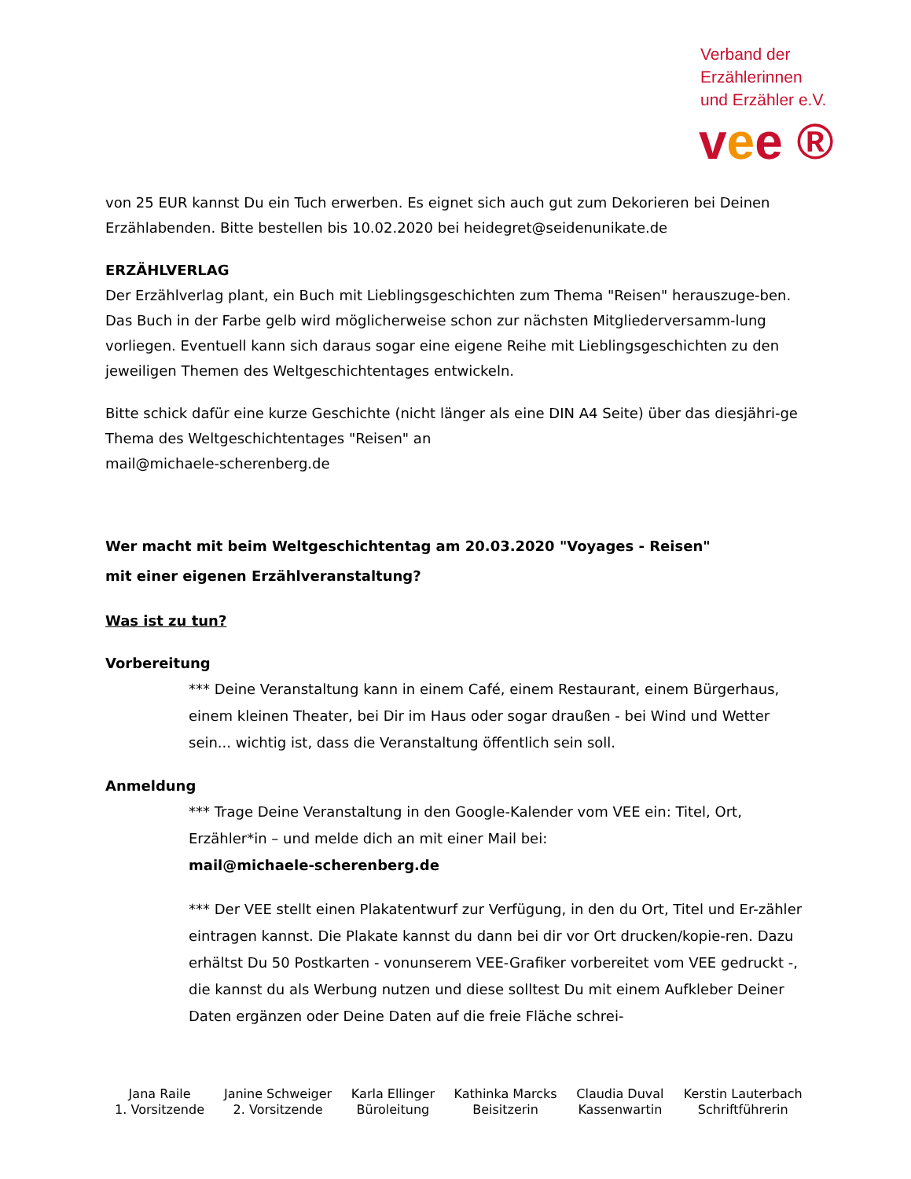Verband der
Erzählerinnen
und Erzähler e.V.
vee ®
von 25 EUR kannst Du ein Tuch erwerben. Es eignet sich auch gut zum Dekorieren bei Deinen Erzählabenden. Bitte bestellen bis 10.02.2020 bei heidegret@seidenunikate.de
ERZÄHLVERLAG
Der Erzählverlag plant, ein Buch mit Lieblingsgeschichten zum Thema "Reisen" herauszuge-ben. Das Buch in der Farbe gelb wird möglicherweise schon zur nächsten Mitgliederversamm-lung vorliegen. Eventuell kann sich daraus sogar eine eigene Reihe mit Lieblingsgeschichten zu den jeweiligen Themen des Weltgeschichtentages entwickeln.
Bitte schick dafür eine kurze Geschichte (nicht länger als eine DIN A4 Seite) über das diesjähri-ge Thema des Weltgeschichtentages "Reisen" an
mail@michaele-scherenberg.de
Wer macht mit beim Weltgeschichtentag am 20.03.2020 "Voyages - Reisen"
mit einer eigenen Erzählveranstaltung?
Was ist zu tun?
Vorbereitung
*** Deine Veranstaltung kann in einem Café, einem Restaurant, einem Bürgerhaus, einem kleinen Theater, bei Dir im Haus oder sogar draußen - bei Wind und Wetter sein... wichtig ist, dass die Veranstaltung öffentlich sein soll.
Anmeldung
*** Trage Deine Veranstaltung in den Google-Kalender vom VEE ein: Titel, Ort, Erzähler*in – und melde dich an mit einer Mail bei:
mail@michaele-scherenberg.de
*** Der VEE stellt einen Plakatentwurf zur Verfügung, in den du Ort, Titel und Er-zähler eintragen kannst. Die Plakate kannst du dann bei dir vor Ort drucken/kopie-ren. Dazu erhältst Du 50 Postkarten - vonunserem VEE-Grafiker vorbereitet vom VEE gedruckt -, die kannst du als Werbung nutzen und diese solltest Du mit einem Aufkleber Deiner Daten ergänzen oder Deine Daten auf die freie Fläche schrei-
| Jana Raile 1. Vorsitzende | Janine Schweiger 2. Vorsitzende | Karla Ellinger Büroleitung | Kathinka Marcks Beisitzerin | Claudia Duval Kassenwartin | Kerstin Lauterbach Schriftführerin |